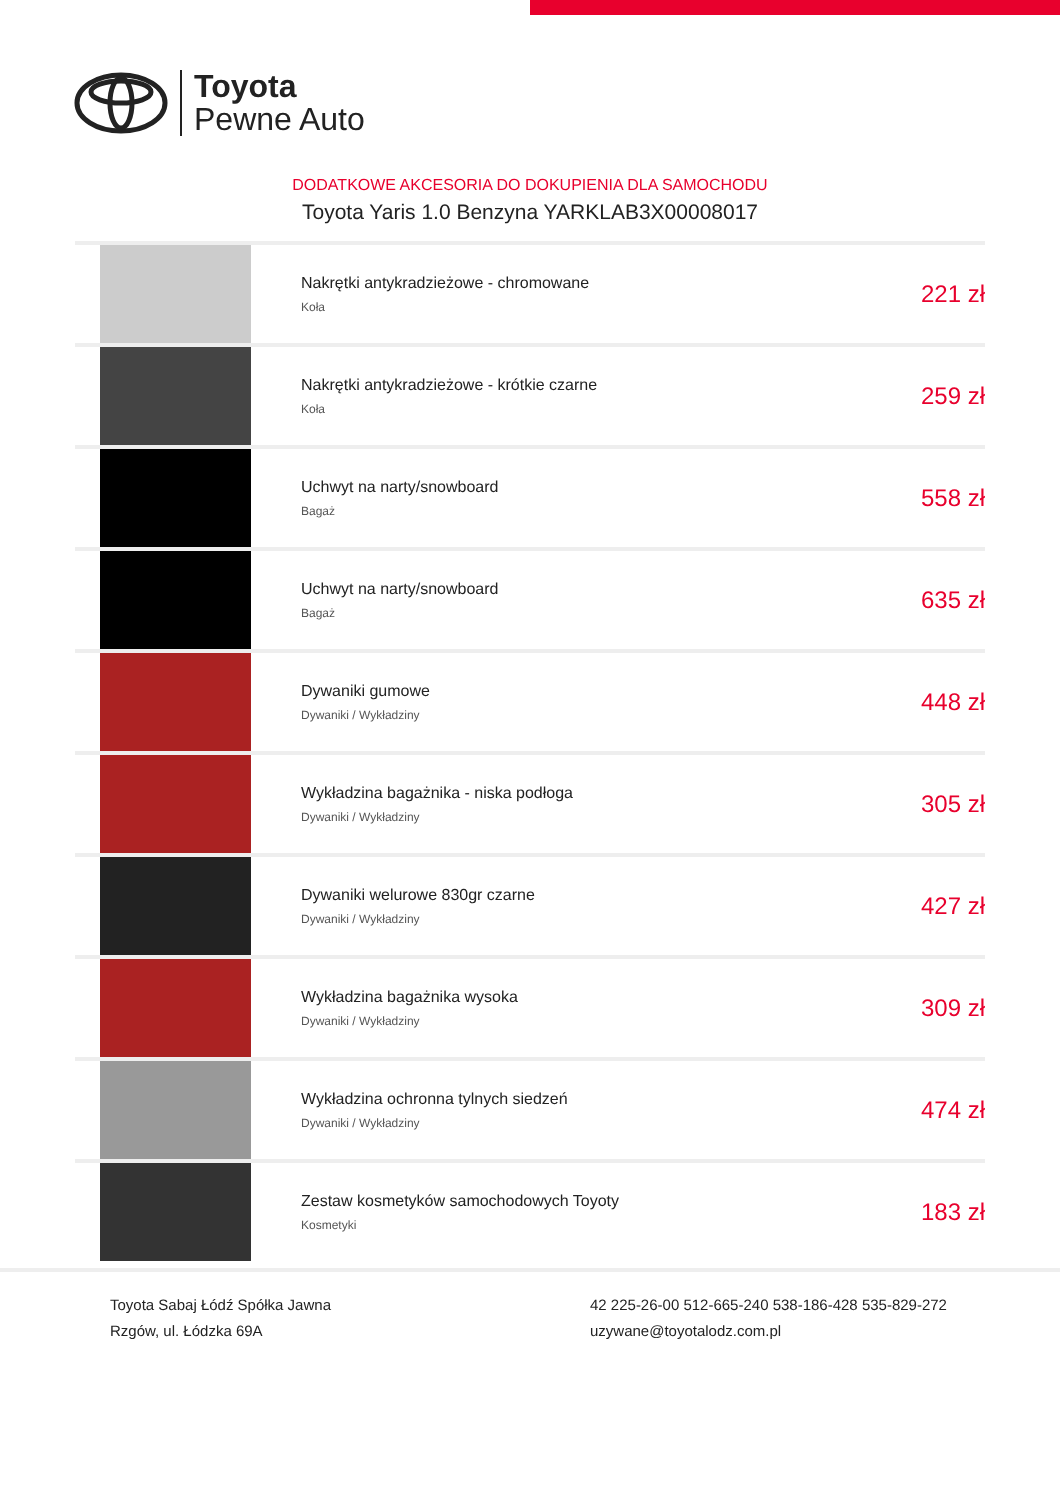Toyota
Pewne Auto
DODATKOWE AKCESORIA DO DOKUPIENIA DLA SAMOCHODU
Toyota Yaris 1.0 Benzyna YARKLAB3X00008017
| | Nakrętki antykradzieżowe - chromowane Koła | 221 zł |
| | Nakrętki antykradzieżowe - krótkie czarne Koła | 259 zł |
| | Uchwyt na narty/snowboard Bagaż | 558 zł |
| | Uchwyt na narty/snowboard Bagaż | 635 zł |
| | Dywaniki gumowe Dywaniki / Wykładziny | 448 zł |
| | Wykładzina bagażnika - niska podłoga Dywaniki / Wykładziny | 305 zł |
| | Dywaniki welurowe 830gr czarne Dywaniki / Wykładziny | 427 zł |
| | Wykładzina bagażnika wysoka Dywaniki / Wykładziny | 309 zł |
| | Wykładzina ochronna tylnych siedzeń Dywaniki / Wykładziny | 474 zł |
| | Zestaw kosmetyków samochodowych Toyoty Kosmetyki | 183 zł |
Toyota Sabaj Łódź Spółka Jawna
Rzgów, ul. Łódzka 69A
42 225-26-00 512-665-240 538-186-428 535-829-272
uzywane@toyotalodz.com.pl